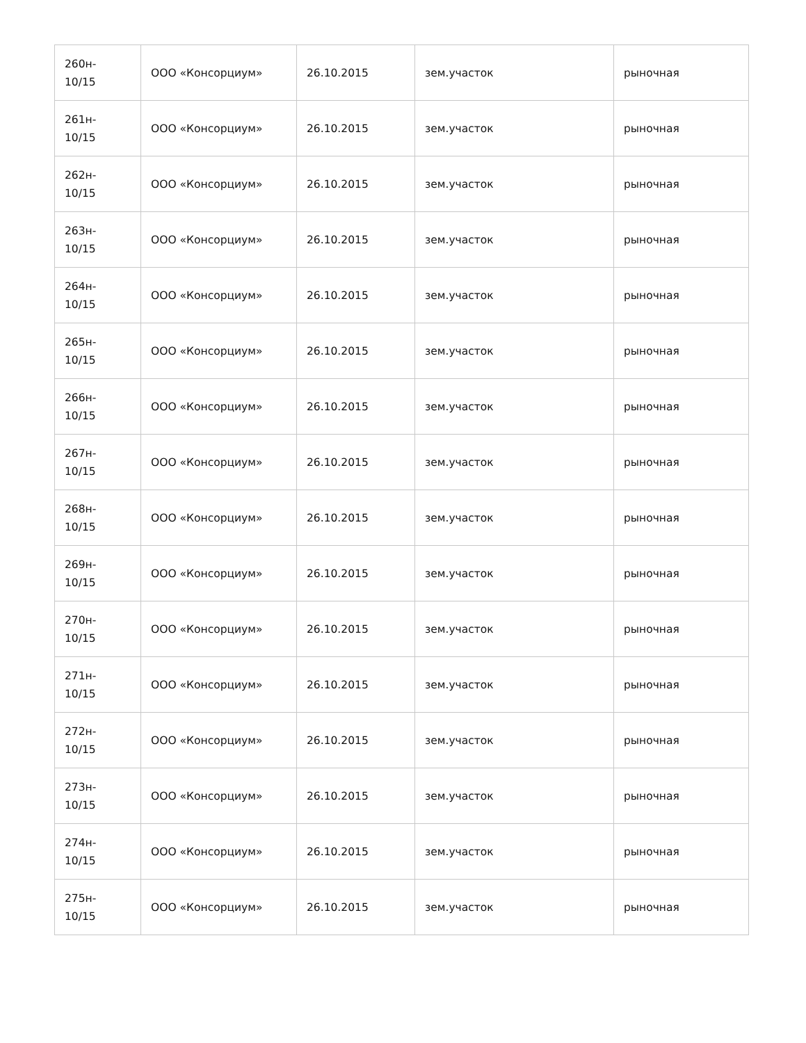| 260н- 10/15 | ООО «Консорциум» | 26.10.2015 | зем.участок | рыночная |
| 261н- 10/15 | ООО «Консорциум» | 26.10.2015 | зем.участок | рыночная |
| 262н- 10/15 | ООО «Консорциум» | 26.10.2015 | зем.участок | рыночная |
| 263н- 10/15 | ООО «Консорциум» | 26.10.2015 | зем.участок | рыночная |
| 264н- 10/15 | ООО «Консорциум» | 26.10.2015 | зем.участок | рыночная |
| 265н- 10/15 | ООО «Консорциум» | 26.10.2015 | зем.участок | рыночная |
| 266н- 10/15 | ООО «Консорциум» | 26.10.2015 | зем.участок | рыночная |
| 267н- 10/15 | ООО «Консорциум» | 26.10.2015 | зем.участок | рыночная |
| 268н- 10/15 | ООО «Консорциум» | 26.10.2015 | зем.участок | рыночная |
| 269н- 10/15 | ООО «Консорциум» | 26.10.2015 | зем.участок | рыночная |
| 270н- 10/15 | ООО «Консорциум» | 26.10.2015 | зем.участок | рыночная |
| 271н- 10/15 | ООО «Консорциум» | 26.10.2015 | зем.участок | рыночная |
| 272н- 10/15 | ООО «Консорциум» | 26.10.2015 | зем.участок | рыночная |
| 273н- 10/15 | ООО «Консорциум» | 26.10.2015 | зем.участок | рыночная |
| 274н- 10/15 | ООО «Консорциум» | 26.10.2015 | зем.участок | рыночная |
| 275н- 10/15 | ООО «Консорциум» | 26.10.2015 | зем.участок | рыночная |